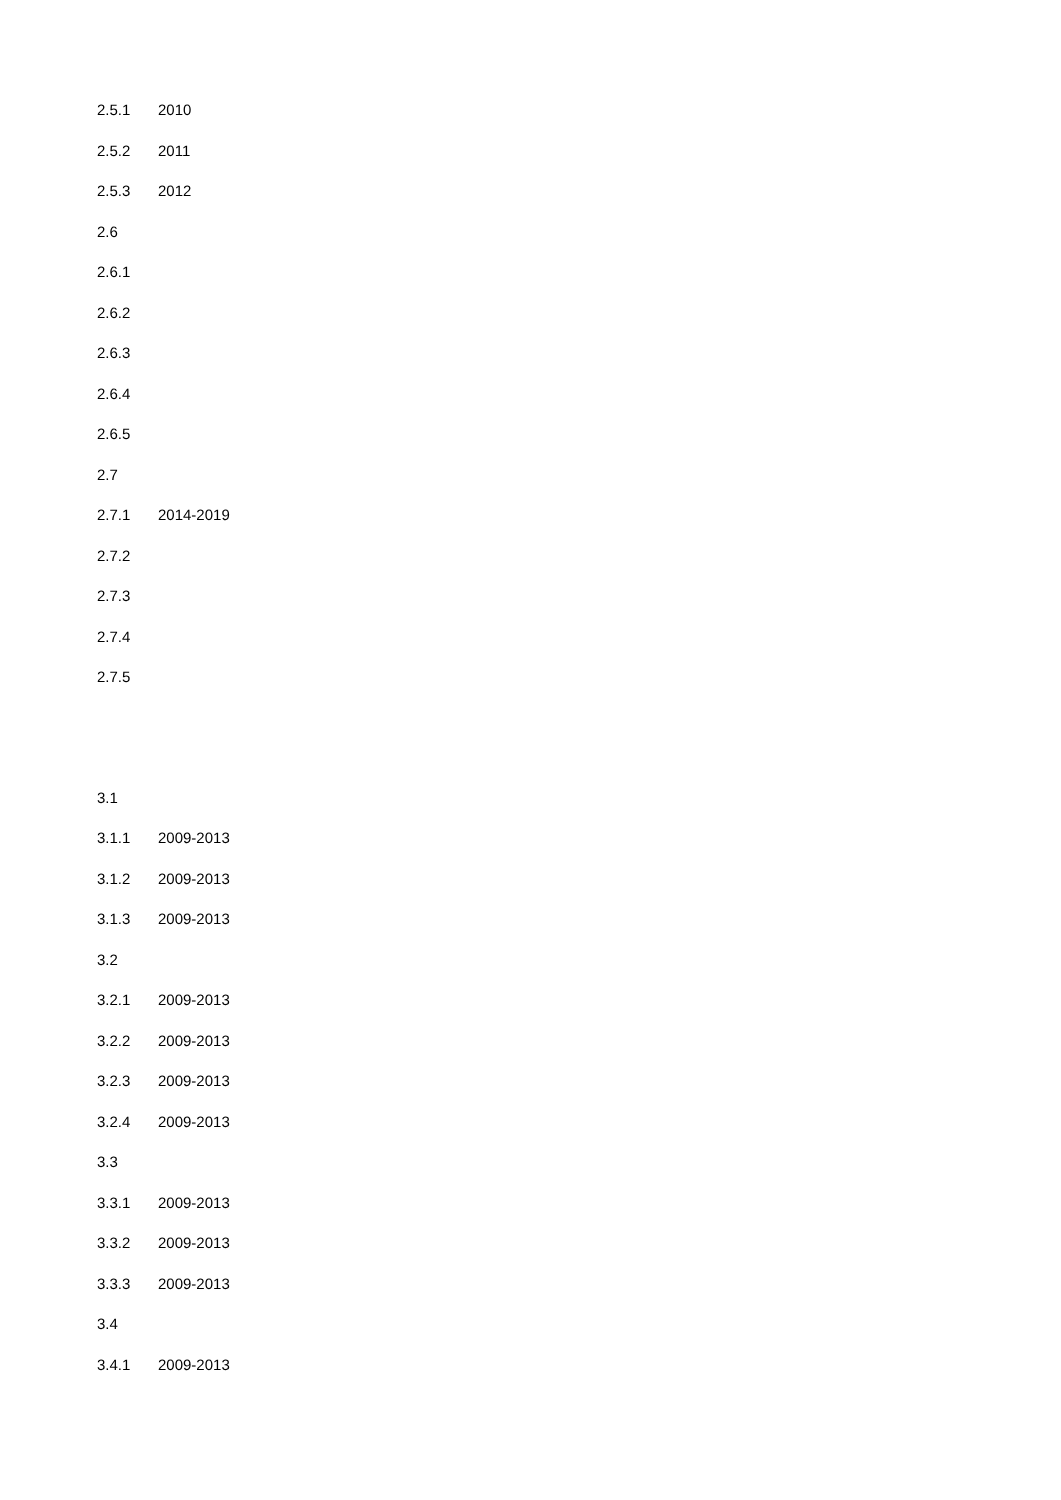2.5.1 2010
2.5.2 2011
2.5.3 2012
2.6
2.6.1
2.6.2
2.6.3
2.6.4
2.6.5
2.7
2.7.1 2014-2019
2.7.2
2.7.3
2.7.4
2.7.5
3.1
3.1.1 2009-2013
3.1.2 2009-2013
3.1.3 2009-2013
3.2
3.2.1 2009-2013
3.2.2 2009-2013
3.2.3 2009-2013
3.2.4 2009-2013
3.3
3.3.1 2009-2013
3.3.2 2009-2013
3.3.3 2009-2013
3.4
3.4.1 2009-2013